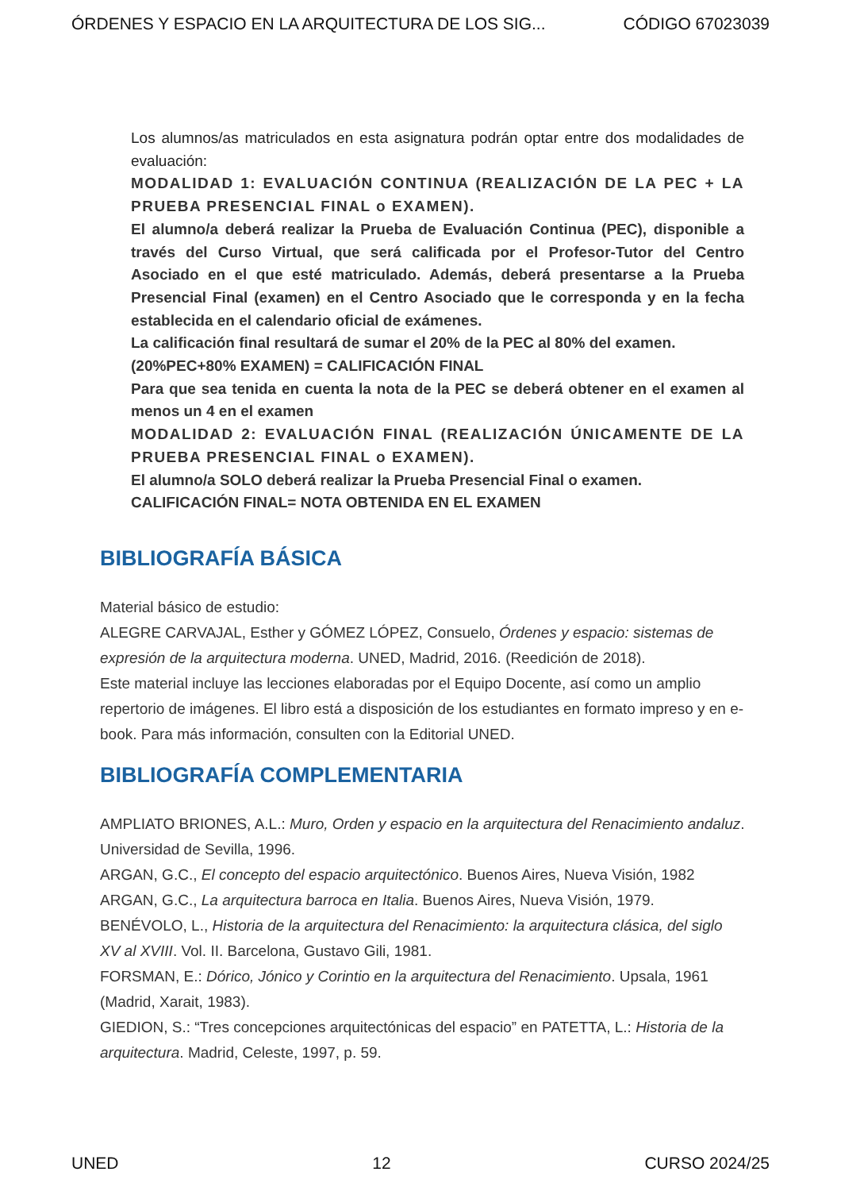ÓRDENES Y ESPACIO EN LA ARQUITECTURA DE LOS SIG... CÓDIGO 67023039
Los alumnos/as matriculados en esta asignatura podrán optar entre dos modalidades de evaluación:
MODALIDAD 1: EVALUACIÓN CONTINUA (REALIZACIÓN DE LA PEC + LA PRUEBA PRESENCIAL FINAL o EXAMEN).
El alumno/a deberá realizar la Prueba de Evaluación Continua (PEC), disponible a través del Curso Virtual, que será calificada por el Profesor-Tutor del Centro Asociado en el que esté matriculado. Además, deberá presentarse a la Prueba Presencial Final (examen) en el Centro Asociado que le corresponda y en la fecha establecida en el calendario oficial de exámenes.
La calificación final resultará de sumar el 20% de la PEC al 80% del examen.
(20%PEC+80% EXAMEN) = CALIFICACIÓN FINAL
Para que sea tenida en cuenta la nota de la PEC se deberá obtener en el examen al menos un 4 en el examen
MODALIDAD 2: EVALUACIÓN FINAL (REALIZACIÓN ÚNICAMENTE DE LA PRUEBA PRESENCIAL FINAL o EXAMEN).
El alumno/a SOLO deberá realizar la Prueba Presencial Final o examen.
CALIFICACIÓN FINAL= NOTA OBTENIDA EN EL EXAMEN
BIBLIOGRAFÍA BÁSICA
Material básico de estudio:
ALEGRE CARVAJAL, Esther y GÓMEZ LÓPEZ, Consuelo, Órdenes y espacio: sistemas de expresión de la arquitectura moderna. UNED, Madrid, 2016. (Reedición de 2018).
Este material incluye las lecciones elaboradas por el Equipo Docente, así como un amplio repertorio de imágenes. El libro está a disposición de los estudiantes en formato impreso y en e-book. Para más información, consulten con la Editorial UNED.
BIBLIOGRAFÍA COMPLEMENTARIA
AMPLIATO BRIONES, A.L.: Muro, Orden y espacio en la arquitectura del Renacimiento andaluz. Universidad de Sevilla, 1996.
ARGAN, G.C., El concepto del espacio arquitectónico. Buenos Aires, Nueva Visión, 1982
ARGAN, G.C., La arquitectura barroca en Italia. Buenos Aires, Nueva Visión, 1979.
BENÉVOLO, L., Historia de la arquitectura del Renacimiento: la arquitectura clásica, del siglo XV al XVIII. Vol. II. Barcelona, Gustavo Gili, 1981.
FORSMAN, E.: Dórico, Jónico y Corintio en la arquitectura del Renacimiento. Upsala, 1961 (Madrid, Xarait, 1983).
GIEDION, S.: “Tres concepciones arquitectónicas del espacio” en PATETTA, L.: Historia de la arquitectura. Madrid, Celeste, 1997, p. 59.
UNED 12 CURSO 2024/25